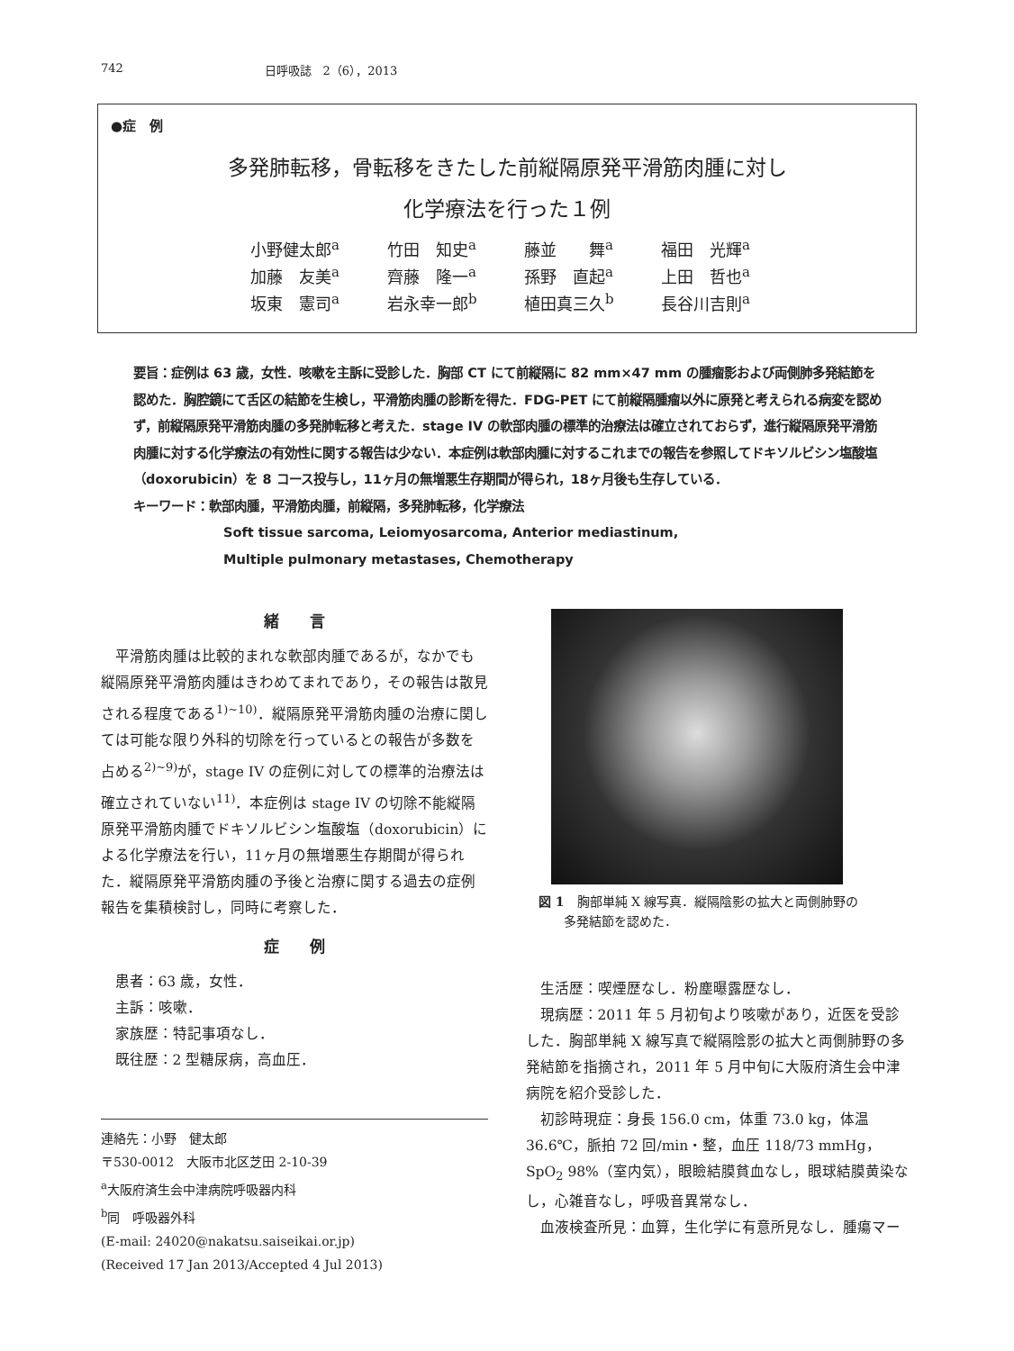742 日呼吸誌　2（6），2013
●症　例
多発肺転移，骨転移をきたした前縦隔原発平滑筋肉腫に対し
化学療法を行った１例
| 小野健太郎<sup>a</sup> | 竹田 知史<sup>a</sup> | 藤並 舞<sup>a</sup> | 福田 光輝<sup>a</sup> |
| 加藤 友美<sup>a</sup> | 齊藤 隆一<sup>a</sup> | 孫野 直起<sup>a</sup> | 上田 哲也<sup>a</sup> |
| 坂東 憲司<sup>a</sup> | 岩永幸一郎<sup>b</sup> | 植田真三久<sup>b</sup> | 長谷川吉則<sup>a</sup> |
要旨：症例は 63 歳，女性．咳嗽を主訴に受診した．胸部 CT にて前縦隔に 82 mm×47 mm の腫瘤影および両側肺多発結節を認めた．胸腔鏡にて舌区の結節を生検し，平滑筋肉腫の診断を得た．FDG-PET にて前縦隔腫瘤以外に原発と考えられる病変を認めず，前縦隔原発平滑筋肉腫の多発肺転移と考えた．stage IV の軟部肉腫の標準的治療法は確立されておらず，進行縦隔原発平滑筋肉腫に対する化学療法の有効性に関する報告は少ない．本症例は軟部肉腫に対するこれまでの報告を参照してドキソルビシン塩酸塩（doxorubicin）を 8 コース投与し，11ヶ月の無増悪生存期間が得られ，18ヶ月後も生存している．
キーワード：軟部肉腫，平滑筋肉腫，前縦隔，多発肺転移，化学療法
Soft tissue sarcoma, Leiomyosarcoma, Anterior mediastinum,
Multiple pulmonary metastases, Chemotherapy
緒　　言
平滑筋肉腫は比較的まれな軟部肉腫であるが，なかでも縦隔原発平滑筋肉腫はきわめてまれであり，その報告は散見される程度である<sup>1)~10)</sup>．縦隔原発平滑筋肉腫の治療に関しては可能な限り外科的切除を行っているとの報告が多数を占める<sup>2)~9)</sup>が，stage IV の症例に対しての標準的治療法は確立されていない<sup>11)</sup>．本症例は stage IV の切除不能縦隔原発平滑筋肉腫でドキソルビシン塩酸塩（doxorubicin）による化学療法を行い，11ヶ月の無増悪生存期間が得られた．縦隔原発平滑筋肉腫の予後と治療に関する過去の症例報告を集積検討し，同時に考察した．
症　　例
患者：63 歳，女性．
主訴：咳嗽．
家族歴：特記事項なし．
既往歴：2 型糖尿病，高血圧．
連絡先：小野　健太郎
〒530-0012　大阪市北区芝田 2-10-39
<sup>a</sup> 大阪府済生会中津病院呼吸器内科
<sup>b</sup> 同　呼吸器外科
(E-mail: 24020@nakatsu.saiseikai.or.jp)
(Received 17 Jan 2013/Accepted 4 Jul 2013)
図 1　胸部単純 X 線写真．縦隔陰影の拡大と両側肺野の
　　多発結節を認めた．
生活歴：喫煙歴なし．粉塵曝露歴なし．
現病歴：2011 年 5 月初旬より咳嗽があり，近医を受診した．胸部単純 X 線写真で縦隔陰影の拡大と両側肺野の多発結節を指摘され，2011 年 5 月中旬に大阪府済生会中津病院を紹介受診した．
初診時現症：身長 156.0 cm，体重 73.0 kg，体温 36.6℃，脈拍 72 回/min・整，血圧 118/73 mmHg，SpO<sub>2</sub> 98%（室内気），眼瞼結膜貧血なし，眼球結膜黄染なし，心雑音なし，呼吸音異常なし．
血液検査所見：血算，生化学に有意所見なし．腫瘍マー